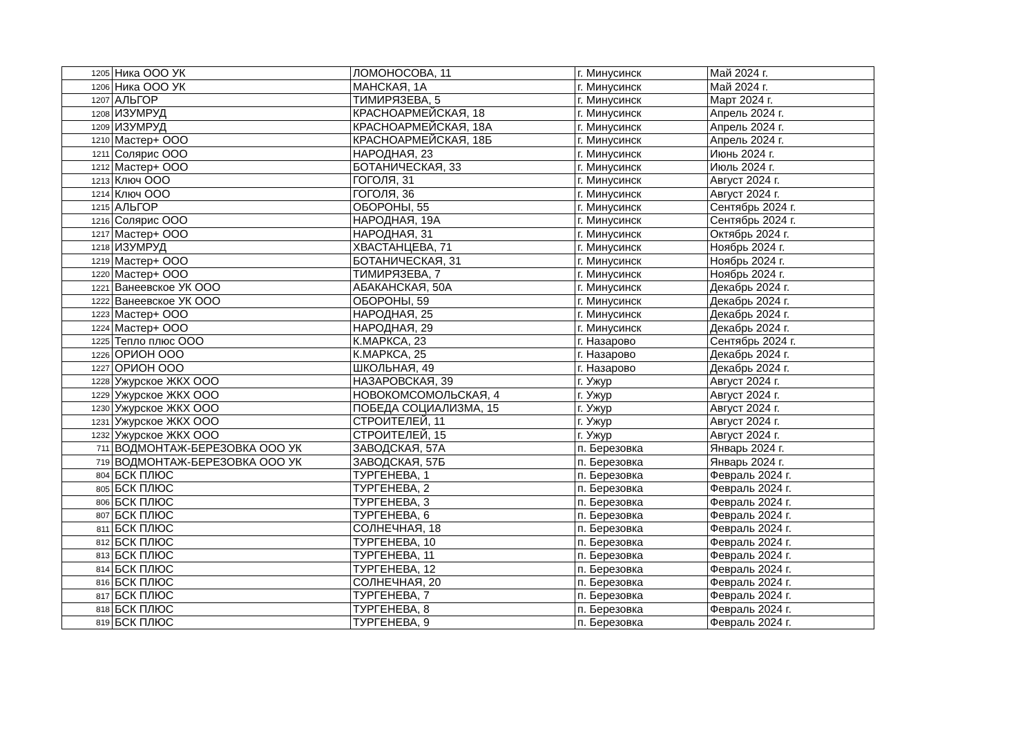| 1205 | Ника ООО УК | ЛОМОНОСОВА, 11 | г. Минусинск | Май 2024 г. |
| 1206 | Ника ООО УК | МАНСКАЯ, 1А | г. Минусинск | Май 2024 г. |
| 1207 | АЛЬГОР | ТИМИРЯЗЕВА, 5 | г. Минусинск | Март 2024 г. |
| 1208 | ИЗУМРУД | КРАСНОАРМЕЙСКАЯ, 18 | г. Минусинск | Апрель 2024 г. |
| 1209 | ИЗУМРУД | КРАСНОАРМЕЙСКАЯ, 18А | г. Минусинск | Апрель 2024 г. |
| 1210 | Мастер+ ООО | КРАСНОАРМЕЙСКАЯ, 18Б | г. Минусинск | Апрель 2024 г. |
| 1211 | Солярис ООО | НАРОДНАЯ, 23 | г. Минусинск | Июнь 2024 г. |
| 1212 | Мастер+ ООО | БОТАНИЧЕСКАЯ, 33 | г. Минусинск | Июль 2024 г. |
| 1213 | Ключ ООО | ГОГОЛЯ, 31 | г. Минусинск | Август 2024 г. |
| 1214 | Ключ ООО | ГОГОЛЯ, 36 | г. Минусинск | Август 2024 г. |
| 1215 | АЛЬГОР | ОБОРОНЫ, 55 | г. Минусинск | Сентябрь 2024 г. |
| 1216 | Солярис ООО | НАРОДНАЯ, 19А | г. Минусинск | Сентябрь 2024 г. |
| 1217 | Мастер+ ООО | НАРОДНАЯ, 31 | г. Минусинск | Октябрь 2024 г. |
| 1218 | ИЗУМРУД | ХВАСТАНЦЕВА, 71 | г. Минусинск | Ноябрь 2024 г. |
| 1219 | Мастер+ ООО | БОТАНИЧЕСКАЯ, 31 | г. Минусинск | Ноябрь 2024 г. |
| 1220 | Мастер+ ООО | ТИМИРЯЗЕВА, 7 | г. Минусинск | Ноябрь 2024 г. |
| 1221 | Ванеевское УК ООО | АБАКАНСКАЯ, 50А | г. Минусинск | Декабрь 2024 г. |
| 1222 | Ванеевское УК ООО | ОБОРОНЫ, 59 | г. Минусинск | Декабрь 2024 г. |
| 1223 | Мастер+ ООО | НАРОДНАЯ, 25 | г. Минусинск | Декабрь 2024 г. |
| 1224 | Мастер+ ООО | НАРОДНАЯ, 29 | г. Минусинск | Декабрь 2024 г. |
| 1225 | Тепло плюс ООО | К.МАРКСА, 23 | г. Назарово | Сентябрь 2024 г. |
| 1226 | ОРИОН ООО | К.МАРКСА, 25 | г. Назарово | Декабрь 2024 г. |
| 1227 | ОРИОН ООО | ШКОЛЬНАЯ, 49 | г. Назарово | Декабрь 2024 г. |
| 1228 | Ужурское ЖКХ ООО | НАЗАРОВСКАЯ, 39 | г. Ужур | Август 2024 г. |
| 1229 | Ужурское ЖКХ ООО | НОВОКОМСОМОЛЬСКАЯ, 4 | г. Ужур | Август 2024 г. |
| 1230 | Ужурское ЖКХ ООО | ПОБЕДА СОЦИАЛИЗМА, 15 | г. Ужур | Август 2024 г. |
| 1231 | Ужурское ЖКХ ООО | СТРОИТЕЛЕЙ, 11 | г. Ужур | Август 2024 г. |
| 1232 | Ужурское ЖКХ ООО | СТРОИТЕЛЕЙ, 15 | г. Ужур | Август 2024 г. |
| 711 | ВОДМОНТАЖ-БЕРЕЗОВКА ООО УК | ЗАВОДСКАЯ, 57А | п. Березовка | Январь 2024 г. |
| 719 | ВОДМОНТАЖ-БЕРЕЗОВКА ООО УК | ЗАВОДСКАЯ, 57Б | п. Березовка | Январь 2024 г. |
| 804 | БСК ПЛЮС | ТУРГЕНЕВА, 1 | п. Березовка | Февраль 2024 г. |
| 805 | БСК ПЛЮС | ТУРГЕНЕВА, 2 | п. Березовка | Февраль 2024 г. |
| 806 | БСК ПЛЮС | ТУРГЕНЕВА, 3 | п. Березовка | Февраль 2024 г. |
| 807 | БСК ПЛЮС | ТУРГЕНЕВА, 6 | п. Березовка | Февраль 2024 г. |
| 811 | БСК ПЛЮС | СОЛНЕЧНАЯ, 18 | п. Березовка | Февраль 2024 г. |
| 812 | БСК ПЛЮС | ТУРГЕНЕВА, 10 | п. Березовка | Февраль 2024 г. |
| 813 | БСК ПЛЮС | ТУРГЕНЕВА, 11 | п. Березовка | Февраль 2024 г. |
| 814 | БСК ПЛЮС | ТУРГЕНЕВА, 12 | п. Березовка | Февраль 2024 г. |
| 816 | БСК ПЛЮС | СОЛНЕЧНАЯ, 20 | п. Березовка | Февраль 2024 г. |
| 817 | БСК ПЛЮС | ТУРГЕНЕВА, 7 | п. Березовка | Февраль 2024 г. |
| 818 | БСК ПЛЮС | ТУРГЕНЕВА, 8 | п. Березовка | Февраль 2024 г. |
| 819 | БСК ПЛЮС | ТУРГЕНЕВА, 9 | п. Березовка | Февраль 2024 г. |